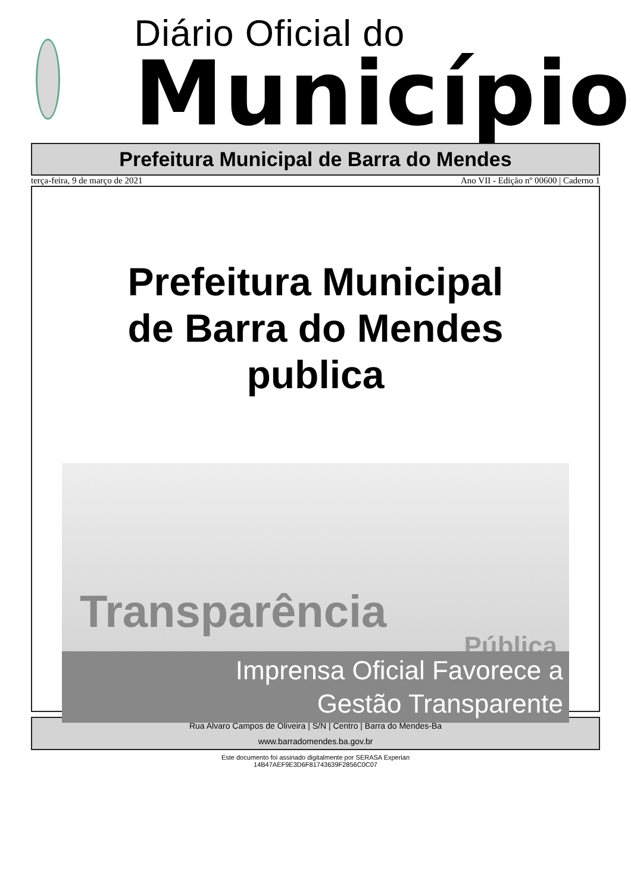Diário Oficial do
Município
Prefeitura Municipal de Barra do Mendes
terça-feira, 9 de março de 2021 Ano VII - Edição nº 00600 | Caderno 1
Prefeitura Municipal
de Barra do Mendes
publica
Transparência
Pública
Imprensa Oficial Favorece a
Gestão Transparente
Rua Alvaro Campos de Oliveira | S/N | Centro | Barra do Mendes-Ba
www.barradomendes.ba.gov.br
Este documento foi assinado digitalmente por SERASA Experian
14B47AEF9E3D6F81743639F2856C0C07